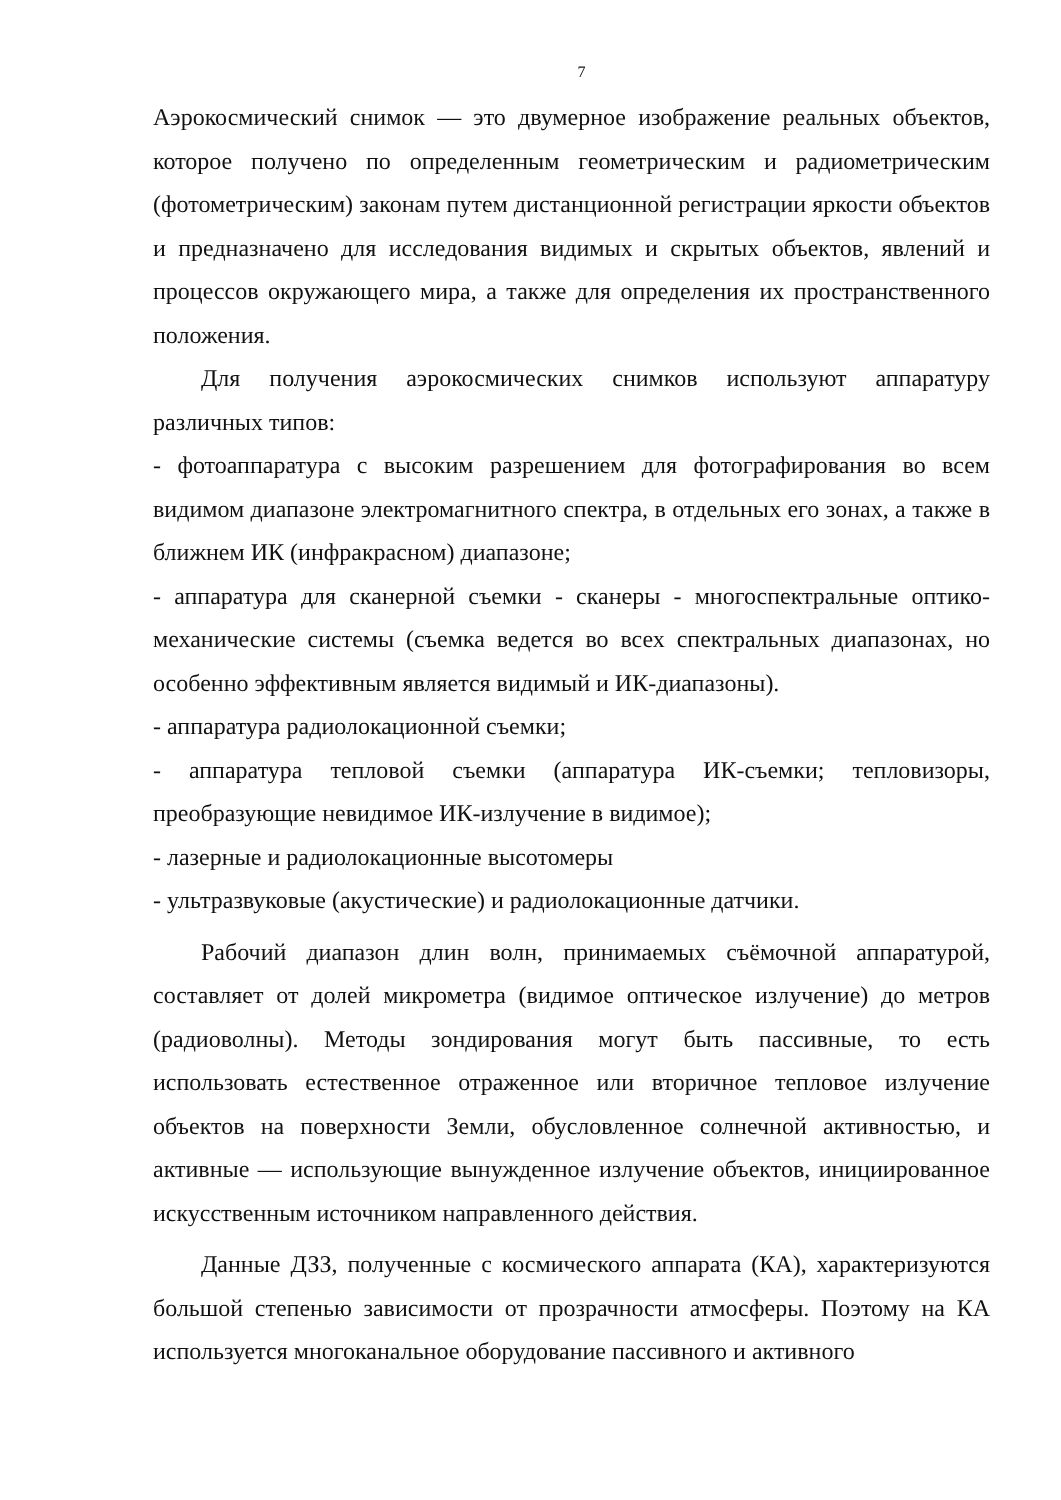7
Аэрокосмический снимок — это двумерное изображение реальных объектов, которое получено по определенным геометрическим и радиометрическим (фотометрическим) законам путем дистанционной регистрации яркости объектов и предназначено для исследования видимых и скрытых объектов, явлений и процессов окружающего мира, а также для определения их пространственного положения.
Для получения аэрокосмических снимков используют аппаратуру различных типов:
- фотоаппаратура с высоким разрешением для фотографирования во всем видимом диапазоне электромагнитного спектра, в отдельных его зонах, а также в ближнем ИК (инфракрасном) диапазоне;
- аппаратура для сканерной съемки - сканеры - многоспектральные оптико-механические системы (съемка ведется во всех спектральных диапазонах, но особенно эффективным является видимый и ИК-диапазоны).
- аппаратура радиолокационной съемки;
- аппаратура тепловой съемки (аппаратура ИК-съемки; тепловизоры, преобразующие невидимое ИК-излучение в видимое);
- лазерные и радиолокационные высотомеры
- ультразвуковые (акустические) и радиолокационные датчики.
Рабочий диапазон длин волн, принимаемых съёмочной аппаратурой, составляет от долей микрометра (видимое оптическое излучение) до метров (радиоволны). Методы зондирования могут быть пассивные, то есть использовать естественное отраженное или вторичное тепловое излучение объектов на поверхности Земли, обусловленное солнечной активностью, и активные — использующие вынужденное излучение объектов, инициированное искусственным источником направленного действия.
Данные ДЗЗ, полученные с космического аппарата (КА), характеризуются большой степенью зависимости от прозрачности атмосферы. Поэтому на КА используется многоканальное оборудование пассивного и активного